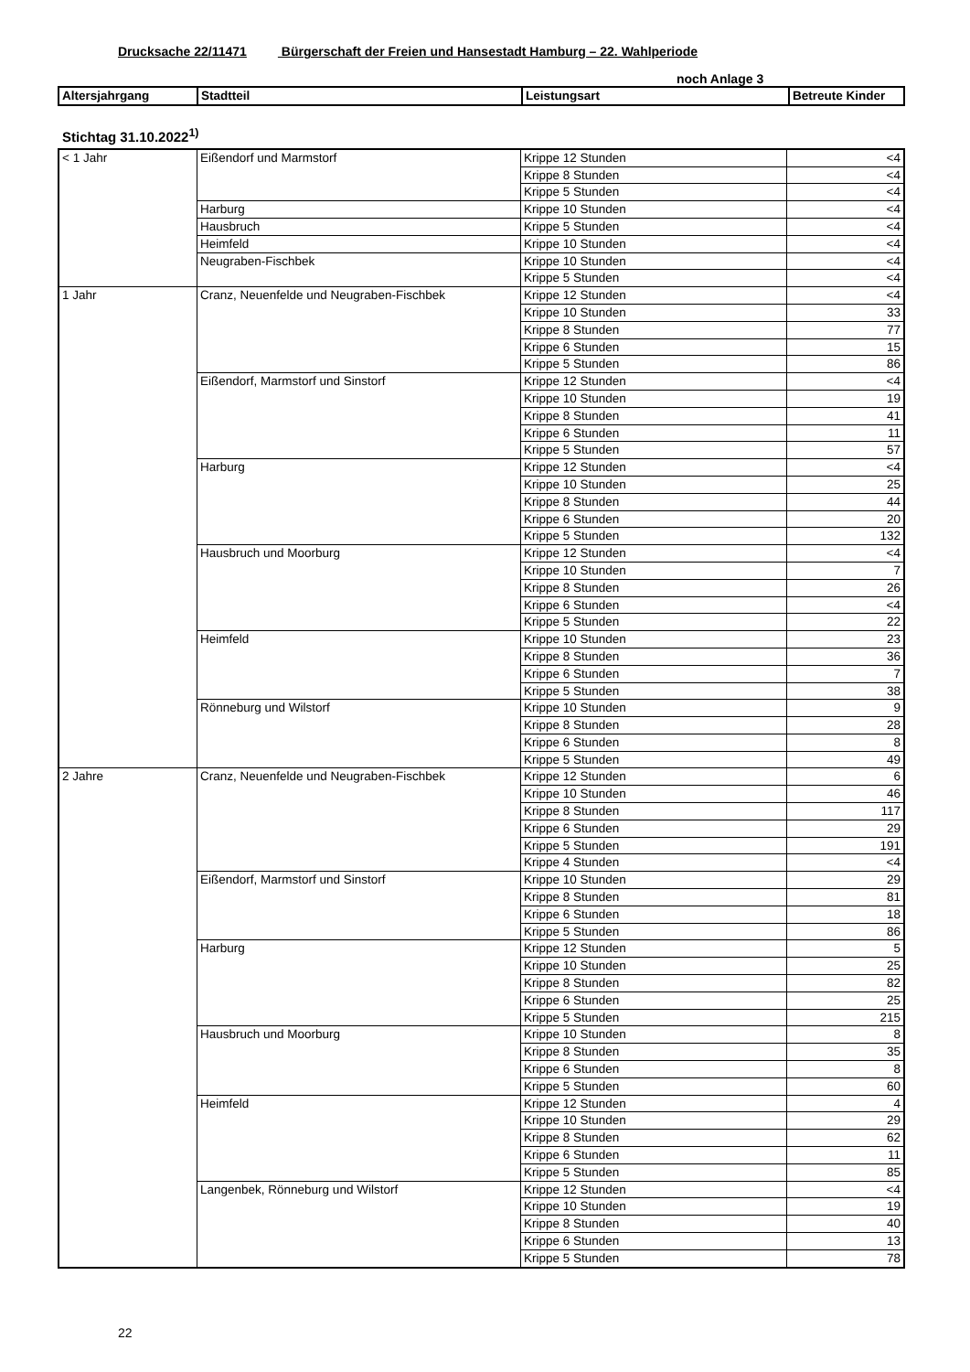Drucksache 22/11471 Bürgerschaft der Freien und Hansestadt Hamburg – 22. Wahlperiode
noch Anlage 3
| Altersjahrgang | Stadtteil | Leistungsart | Betreute Kinder |
| --- | --- | --- | --- |
Stichtag 31.10.2022<sup>1)</sup>
| < 1 Jahr | Eißendorf und Marmstorf | Krippe 12 Stunden | <4 |
| | | Krippe 8 Stunden | <4 |
| | | Krippe 5 Stunden | <4 |
| | Harburg | Krippe 10 Stunden | <4 |
| | Hausbruch | Krippe 5 Stunden | <4 |
| | Heimfeld | Krippe 10 Stunden | <4 |
| | Neugraben-Fischbek | Krippe 10 Stunden | <4 |
| | | Krippe 5 Stunden | <4 |
| 1 Jahr | Cranz, Neuenfelde und Neugraben-Fischbek | Krippe 12 Stunden | <4 |
| | | Krippe 10 Stunden | 33 |
| | | Krippe 8 Stunden | 77 |
| | | Krippe 6 Stunden | 15 |
| | | Krippe 5 Stunden | 86 |
| | Eißendorf, Marmstorf und Sinstorf | Krippe 12 Stunden | <4 |
| | | Krippe 10 Stunden | 19 |
| | | Krippe 8 Stunden | 41 |
| | | Krippe 6 Stunden | 11 |
| | | Krippe 5 Stunden | 57 |
| | Harburg | Krippe 12 Stunden | <4 |
| | | Krippe 10 Stunden | 25 |
| | | Krippe 8 Stunden | 44 |
| | | Krippe 6 Stunden | 20 |
| | | Krippe 5 Stunden | 132 |
| | Hausbruch und Moorburg | Krippe 12 Stunden | <4 |
| | | Krippe 10 Stunden | 7 |
| | | Krippe 8 Stunden | 26 |
| | | Krippe 6 Stunden | <4 |
| | | Krippe 5 Stunden | 22 |
| | Heimfeld | Krippe 10 Stunden | 23 |
| | | Krippe 8 Stunden | 36 |
| | | Krippe 6 Stunden | 7 |
| | | Krippe 5 Stunden | 38 |
| | Rönneburg und Wilstorf | Krippe 10 Stunden | 9 |
| | | Krippe 8 Stunden | 28 |
| | | Krippe 6 Stunden | 8 |
| | | Krippe 5 Stunden | 49 |
| 2 Jahre | Cranz, Neuenfelde und Neugraben-Fischbek | Krippe 12 Stunden | 6 |
| | | Krippe 10 Stunden | 46 |
| | | Krippe 8 Stunden | 117 |
| | | Krippe 6 Stunden | 29 |
| | | Krippe 5 Stunden | 191 |
| | | Krippe 4 Stunden | <4 |
| | Eißendorf, Marmstorf und Sinstorf | Krippe 10 Stunden | 29 |
| | | Krippe 8 Stunden | 81 |
| | | Krippe 6 Stunden | 18 |
| | | Krippe 5 Stunden | 86 |
| | Harburg | Krippe 12 Stunden | 5 |
| | | Krippe 10 Stunden | 25 |
| | | Krippe 8 Stunden | 82 |
| | | Krippe 6 Stunden | 25 |
| | | Krippe 5 Stunden | 215 |
| | Hausbruch und Moorburg | Krippe 10 Stunden | 8 |
| | | Krippe 8 Stunden | 35 |
| | | Krippe 6 Stunden | 8 |
| | | Krippe 5 Stunden | 60 |
| | Heimfeld | Krippe 12 Stunden | 4 |
| | | Krippe 10 Stunden | 29 |
| | | Krippe 8 Stunden | 62 |
| | | Krippe 6 Stunden | 11 |
| | | Krippe 5 Stunden | 85 |
| | Langenbek, Rönneburg und Wilstorf | Krippe 12 Stunden | <4 |
| | | Krippe 10 Stunden | 19 |
| | | Krippe 8 Stunden | 40 |
| | | Krippe 6 Stunden | 13 |
| | | Krippe 5 Stunden | 78 |
22